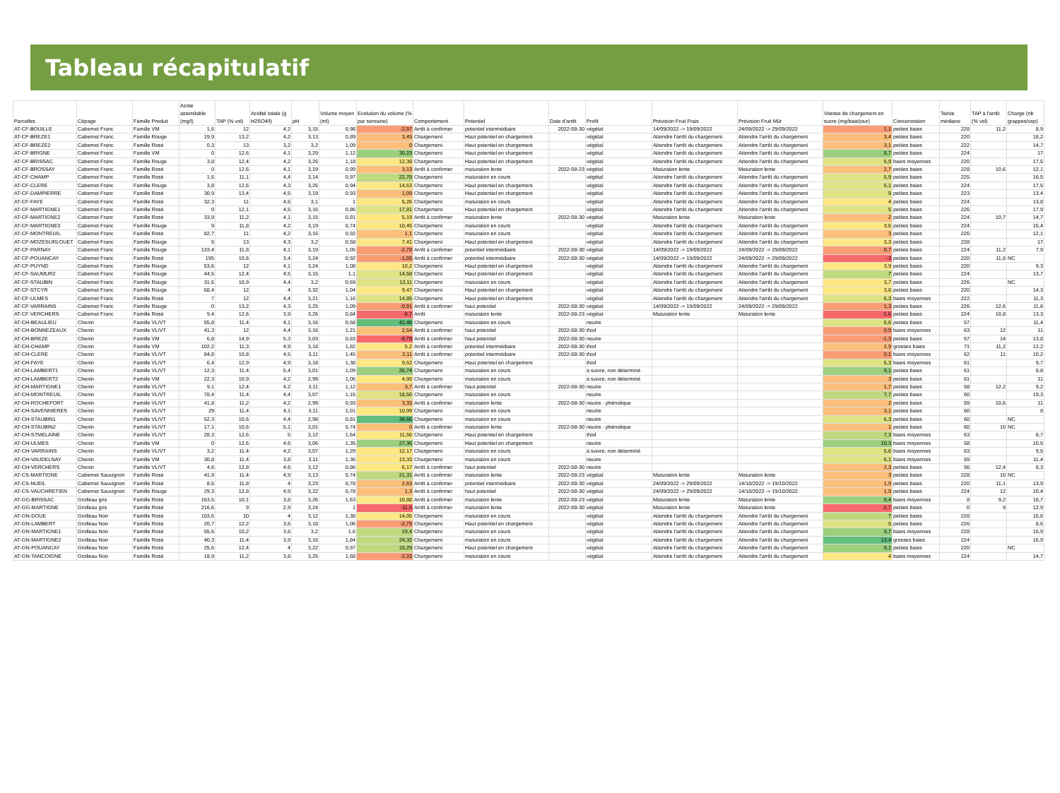Tableau récapitulatif
| Parcelles | Cépage | Famille Produit | Azote assimilable (mg/l) | TAP (% vol) | Acidité totale (g H2SO4/l) | pH | Volume moyen (ml) | Evolution du volume (% par semaine) | Comportement | Potentiel | Date d'arrêt | Profil | Prévision Fruit Frais | Prévision Fruit Mûr | Vitesse de chargement en sucre (mg/baie/jour) | Concentration | Teinte médiane | TAP à l'arrêt (% vol) | Charge (nb grappes/cep) |
| --- | --- | --- | --- | --- | --- | --- | --- | --- | --- | --- | --- | --- | --- | --- | --- | --- | --- | --- | --- |
| AT-CF-BOUILLE | Cabernet Franc | Famille VM | 1,6 | 12 | 4,2 | 3,15 | 0,98 | -2,97 | Arrêt à confirmer | potentiel intermédiaire | 2022-08-30 | végétal | 14/09/2022 -> 19/09/2022 | 24/09/2022 -> 29/09/2022 | 1,1 | petites baies | 228 | 11,2 | 8,9 |
| AT-CF-BREZE1 | Cabernet Franc | Famille Rouge | 19,9 | 13,2 | 4,2 | 3,13 | 0,89 | 3,49 | Chargement | Haut potentiel en chargement | | végétal | Attendre l'arrêt du chargement | Attendre l'arrêt du chargement | 3,4 | petites baies | 220 | | 18,2 |
| AT-CF-BREZE2 | Cabernet Franc | Famille Rosé | 0,3 | 13 | 3,2 | 3,2 | 1,09 | 0 | Chargement | Haut potentiel en chargement | | végétal | Attendre l'arrêt du chargement | Attendre l'arrêt du chargement | 3,1 | petites baies | 222 | | 14,7 |
| AT-CF-BRIGNE | Cabernet Franc | Famille VM | 0 | 12,6 | 4,1 | 3,29 | 1,12 | 30,23 | Chargement | Haut potentiel en chargement | | végétal | Attendre l'arrêt du chargement | Attendre l'arrêt du chargement | 8,7 | petites baies | 224 | | 17 |
| AT-CF-BRISSAC | Cabernet Franc | Famille Rouge | 3,8 | 12,4 | 4,2 | 3,25 | 1,18 | 12,38 | Chargement | Haut potentiel en chargement | | végétal | Attendre l'arrêt du chargement | Attendre l'arrêt du chargement | 5,9 | baies moyennes | 220 | | 17,5 |
| AT-CF-BROSSAY | Cabernet Franc | Famille Rosé | 0 | 12,6 | 4,1 | 3,19 | 0,99 | 3,13 | Arrêt à confirmer | maturation lente | 2022-08-23 | végétal | Maturation lente | Maturation lente | 2,7 | petites baies | 228 | 10,6 | 12,1 |
| AT-CF-CHAMP | Cabernet Franc | Famille Rosé | 1,6 | 11,1 | 4,4 | 3,14 | 0,97 | 22,78 | Chargement | maturation en cours | | végétal | Attendre l'arrêt du chargement | Attendre l'arrêt du chargement | 5,9 | petites baies | 225 | | 16,5 |
| AT-CF-CLERE | Cabernet Franc | Famille Rouge | 3,8 | 12,6 | 4,3 | 3,25 | 0,94 | 14,63 | Chargement | Haut potentiel en chargement | | végétal | Attendre l'arrêt du chargement | Attendre l'arrêt du chargement | 5,1 | petites baies | 224 | | 17,5 |
| AT-CF-DAMPIERRE | Cabernet Franc | Famille Rosé | 30,9 | 13,4 | 4,5 | 3,19 | 0,93 | 1,09 | Chargement | Haut potentiel en chargement | | végétal | Attendre l'arrêt du chargement | Attendre l'arrêt du chargement | 5 | petites baies | 223 | | 13,4 |
| AT-CF-FAYE | Cabernet Franc | Famille Rosé | 32,3 | 11 | 4,5 | 3,1 | 1 | 5,26 | Chargement | maturation en cours | | végétal | Attendre l'arrêt du chargement | Attendre l'arrêt du chargement | 4 | petites baies | 224 | | 13,8 |
| AT-CF-MARTIGNE1 | Cabernet Franc | Famille Rosé | 0 | 12,1 | 4,5 | 3,16 | 0,86 | 17,81 | Chargement | Haut potentiel en chargement | | végétal | Attendre l'arrêt du chargement | Attendre l'arrêt du chargement | 5 | petites baies | 226 | | 17,9 |
| AT-CF-MARTIGNE2 | Cabernet Franc | Famille Rosé | 33,9 | 11,2 | 4,1 | 3,15 | 0,81 | 5,19 | Arrêt à confirmer | maturation lente | 2022-08-30 | végétal | Maturation lente | Maturation lente | 2 | petites baies | 224 | 10,7 | 14,7 |
| AT-CF-MARTIGNE3 | Cabernet Franc | Famille Rouge | 9 | 11,8 | 4,2 | 3,19 | 0,74 | 10,45 | Chargement | maturation en cours | | végétal | Attendre l'arrêt du chargement | Attendre l'arrêt du chargement | 3,6 | petites baies | 224 | | 15,4 |
| AT-CF-MONTREUIL | Cabernet Franc | Famille Rosé | 82,7 | 11 | 4,2 | 3,16 | 0,92 | 1,1 | Chargement | maturation en cours | | végétal | Attendre l'arrêt du chargement | Attendre l'arrêt du chargement | 3 | petites baies | 226 | | 12,1 |
| AT-CF-MOZESURLOUET | Cabernet Franc | Famille Rouge | 5 | 13 | 4,3 | 3,2 | 0,58 | 7,41 | Chargement | Haut potentiel en chargement | | végétal | Attendre l'arrêt du chargement | Attendre l'arrêt du chargement | 3,3 | petites baies | 228 | | 17 |
| AT-CF-PARNAY | Cabernet Franc | Famille Rouge | 133,4 | 11,8 | 4,1 | 3,19 | 1,05 | -2,78 | Arrêt à confirmer | potentiel intermédiaire | 2022-08-30 | végétal | 14/09/2022 -> 19/09/2022 | 24/09/2022 -> 29/09/2022 | 0,7 | petites baies | 224 | 11,2 | 7,9 |
| AT-CF-POUANCAY | Cabernet Franc | Famille Rosé | 195 | 10,6 | 3,4 | 3,24 | 0,92 | -1,08 | Arrêt à confirmer | potentiel intermédiaire | 2022-08-30 | végétal | 14/09/2022 -> 19/09/2022 | 24/09/2022 -> 29/09/2022 | -3 | petites baies | 220 | 11,8 | NC |
| AT-CF-PUYND | Cabernet Franc | Famille Rouge | 53,6 | 12 | 4,1 | 3,24 | 1,08 | 10,2 | Chargement | Haut potentiel en chargement | | végétal | Attendre l'arrêt du chargement | Attendre l'arrêt du chargement | 3,9 | petites baies | 220 | | 9,3 |
| AT-CF-SAUMUR2 | Cabernet Franc | Famille Rouge | 44,5 | 12,4 | 4,5 | 3,15 | 1,1 | 14,58 | Chargement | Haut potentiel en chargement | | végétal | Attendre l'arrêt du chargement | Attendre l'arrêt du chargement | 7 | petites baies | 224 | | 13,7 |
| AT-CF-STAUBIN | Cabernet Franc | Famille Rouge | 31,6 | 10,9 | 4,4 | 3,2 | 0,69 | 13,11 | Chargement | maturation en cours | | végétal | Attendre l'arrêt du chargement | Attendre l'arrêt du chargement | 3,7 | petites baies | 226 | | NC |
| AT-CF-STCYR | Cabernet Franc | Famille Rouge | 68,4 | 12 | 4 | 3,32 | 1,04 | 9,47 | Chargement | Haut potentiel en chargement | | végétal | Attendre l'arrêt du chargement | Attendre l'arrêt du chargement | 3,6 | petites baies | 220 | | 14,3 |
| AT-CF-ULMES | Cabernet Franc | Famille Rosé | 7 | 12 | 4,4 | 3,21 | 1,16 | 14,85 | Chargement | Haut potentiel en chargement | | végétal | Attendre l'arrêt du chargement | Attendre l'arrêt du chargement | 6,3 | baies moyennes | 222 | | 11,3 |
| AT-CF-VARRAINS | Cabernet Franc | Famille Rouge | 0 | 13,2 | 4,3 | 3,25 | 1,09 | -0,91 | Arrêt à confirmer | haut potentiel | 2022-08-30 | végétal | 14/09/2022 -> 19/09/2022 | 24/09/2022 -> 29/09/2022 | 1,3 | petites baies | 226 | 12,6 | 11,6 |
| AT-CF-VERCHERS | Cabernet Franc | Famille Rosé | 9,4 | 12,6 | 3,9 | 3,26 | 0,84 | -8,7 | Arrêt | maturation lente | 2022-08-23 | végétal | Maturation lente | Maturation lente | -1,6 | petites baies | 224 | 10,8 | 13,3 |
| AT-CH-BEAULIEU | Chenin | Famille VL/VT | 55,8 | 11,4 | 4,1 | 3,16 | 0,58 | 41,46 | Chargement | maturation en cours | | neutre | | | 5,6 | petites baies | 57 | | 11,4 |
| AT-CH-BONNEZEAUX | Chenin | Famille VL/VT | 41,3 | 12 | 4,4 | 3,16 | 1,21 | 2,54 | Arrêt à confirmer | haut potentiel | 2022-08-30 | thiol | | | 0,9 | baies moyennes | 63 | 12 | 11 |
| AT-CH-BREZE | Chenin | Famille VM | 6,8 | 14,9 | 5,3 | 3,03 | 0,83 | -9,78 | Arrêt à confirmer | haut potentiel | 2022-08-30 | neutre | | | -1,3 | petites baies | 57 | 14 | 13,8 |
| AT-CH-CHAMP | Chenin | Famille VM | 102,2 | 11,3 | 4,9 | 3,18 | 1,82 | 5,2 | Arrêt à confirmer | potentiel intermédiaire | 2022-08-30 | thiol | | | 2,9 | grosses baies | 71 | 11,2 | 12,2 |
| AT-CH-CLERE | Chenin | Famille VL/VT | 84,8 | 10,8 | 4,5 | 3,11 | 1,45 | 2,11 | Arrêt à confirmer | potentiel intermédiaire | 2022-08-30 | thiol | | | 0,1 | baies moyennes | 62 | 11 | 10,2 |
| AT-CH-FAYE | Chenin | Famille VL/VT | 6,4 | 12,9 | 4,9 | 3,18 | 1,38 | 9,52 | Chargement | Haut potentiel en chargement | | thiol | | | 5,3 | baies moyennes | 61 | | 9,7 |
| AT-CH-LAMBERT1 | Chenin | Famille VL/VT | 12,3 | 11,4 | 5,4 | 3,01 | 1,09 | 26,74 | Chargement | maturation en cours | | à suivre, non déterminé | | | 9,1 | petites baies | 61 | | 8,8 |
| AT-CH-LAMBERT2 | Chenin | Famille VM | 22,3 | 10,9 | 4,2 | 2,99 | 1,06 | 4,95 | Chargement | maturation en cours | | à suivre, non déterminé | | | 3 | petites baies | 61 | | 11 |
| AT-CH-MARTIGNE1 | Chenin | Famille VL/VT | 9,1 | 12,4 | 4,2 | 3,11 | 1,12 | 3,7 | Arrêt à confirmer | haut potentiel | 2022-08-30 | neutre | | | 1,7 | petites baies | 58 | 12,2 | 9,2 |
| AT-CH-MONTREUIL | Chenin | Famille VL/VT | 78,4 | 11,4 | 4,4 | 3,07 | 1,15 | 18,56 | Chargement | maturation en cours | | neutre | | | 7,7 | petites baies | 60 | | 19,3 |
| AT-CH-ROCHEFORT | Chenin | Famille VL/VT | 41,8 | 11,2 | 4,2 | 2,99 | 0,93 | 3,33 | Arrêt à confirmer | maturation lente | 2022-08-30 | neutre - phénolique | | | 2 | petites baies | 59 | 10,6 | 11 |
| AT-CH-SAVENNIERES | Chenin | Famille VL/VT | 29 | 11,4 | 4,1 | 3,11 | 1,01 | 10,99 | Chargement | maturation en cours | | neutre | | | 3,1 | petites baies | 60 | | 8 |
| AT-CH-STAUBIN1 | Chenin | Famille VL/VT | 52,3 | 10,6 | 4,4 | 2,98 | 0,81 | 39,66 | Chargement | maturation en cours | | neutre | | | 6,3 | petites baies | 60 | | NC |
| AT-CH-STAUBIN2 | Chenin | Famille VL/VT | 17,1 | 10,6 | 5,1 | 3,01 | 0,74 | 0 | Arrêt à confirmer | maturation lente | 2022-08-30 | neutre - phénolique | | | 1 | petites baies | 60 | 10 | NC |
| AT-CH-STMELAINE | Chenin | Famille VL/VT | 28,3 | 12,6 | 5 | 3,12 | 1,64 | 11,56 | Chargement | Haut potentiel en chargement | | thiol | | | 7,3 | baies moyennes | 63 | | 8,7 |
| AT-CH-ULMES | Chenin | Famille VM | 0 | 12,6 | 4,6 | 3,06 | 1,35 | 27,36 | Chargement | Haut potentiel en chargement | | neutre | | | 10,3 | baies moyennes | 58 | | 10,5 |
| AT-CH-VARRAINS | Chenin | Famille VL/VT | 3,2 | 11,4 | 4,2 | 3,07 | 1,29 | 12,17 | Chargement | maturation en cours | | à suivre, non déterminé | | | 5,6 | baies moyennes | 63 | | 9,5 |
| AT-CH-VAUDELNAY | Chenin | Famille VM | 30,8 | 11,4 | 3,8 | 3,11 | 1,36 | 13,33 | Chargement | maturation en cours | | neutre | | | 6,1 | baies moyennes | 59 | | 11,4 |
| AT-CH-VERCHERS | Chenin | Famille VL/VT | 4,6 | 12,8 | 4,6 | 3,12 | 0,86 | 6,17 | Arrêt à confirmer | haut potentiel | 2022-08-30 | neutre | | | 2,3 | petites baies | 56 | 12,4 | 8,3 |
| AT-CS-MARTIGNE | Cabernet Sauvignon | Famille Rosé | 41,9 | 11,4 | 4,9 | 3,13 | 0,74 | 21,31 | Arrêt à confirmer | maturation lente | 2022-08-23 | végétal | Maturation lente | Maturation lente | 3 | petites baies | 228 | 10 | NC |
| AT-CS-NUEIL | Cabernet Sauvignon | Famille Rosé | 8,5 | 11,8 | 4 | 3,23 | 0,78 | 2,63 | Arrêt à confirmer | potentiel intermédiaire | 2022-08-30 | végétal | 24/09/2022 -> 29/09/2022 | 14/10/2022 -> 19/10/2022 | 1,9 | petites baies | 220 | 11,1 | 13,9 |
| AT-CS-VAUCHRETIEN | Cabernet Sauvignon | Famille Rouge | 29,3 | 12,8 | 4,9 | 3,22 | 0,78 | 1,3 | Arrêt à confirmer | haut potentiel | 2022-08-30 | végétal | 24/09/2022 -> 29/09/2022 | 14/10/2022 -> 19/10/2022 | 1,9 | petites baies | 224 | 12 | 10,4 |
| AT-GG-BRISSAC | Grolleau gris | Famille Rosé | 163,5 | 10,1 | 3,8 | 3,26 | 1,63 | 10,88 | Arrêt à confirmer | maturation lente | 2022-08-23 | végétal | Maturation lente | Maturation lente | 8,4 | baies moyennes | 8 | 9,2 | 18,7 |
| AT-GG-MARTIGNE | Grolleau gris | Famille Rosé | 216,6 | 9 | 2,9 | 3,24 | 1 | -11,5 | Arrêt à confirmer | maturation lente | 2022-08-30 | végétal | Maturation lente | Maturation lente | -2,7 | petites baies | 0 | 9 | 12,9 |
| AT-GN-DOUE | Grolleau Noir | Famille Rosé | 103,6 | 10 | 4 | 3,12 | 1,38 | 14,05 | Chargement | maturation en cours | | végétal | Attendre l'arrêt du chargement | Attendre l'arrêt du chargement | 7 | petites baies | 228 | | 15,6 |
| AT-GN-LAMBERT | Grolleau Noir | Famille Rosé | 20,7 | 12,2 | 3,6 | 3,18 | 1,06 | -2,75 | Chargement | Haut potentiel en chargement | | végétal | Attendre l'arrêt du chargement | Attendre l'arrêt du chargement | 5 | petites baies | 226 | | 8,6 |
| AT-GN-MARTIGNE1 | Grolleau Noir | Famille Rosé | 55,5 | 10,2 | 3,6 | 3,2 | 1,6 | 19,4 | Chargement | maturation en cours | | végétal | Attendre l'arrêt du chargement | Attendre l'arrêt du chargement | 9,7 | baies moyennes | 228 | | 15,9 |
| AT-GN-MARTIGNE2 | Grolleau Noir | Famille Rosé | 40,3 | 11,4 | 3,9 | 3,16 | 1,84 | 24,32 | Chargement | maturation en cours | | végétal | Attendre l'arrêt du chargement | Attendre l'arrêt du chargement | 13,4 | grosses baies | 224 | | 16,9 |
| AT-GN-POUANCAY | Grolleau Noir | Famille Rosé | 25,6 | 12,4 | 4 | 3,22 | 0,97 | 18,29 | Chargement | Haut potentiel en chargement | | végétal | Attendre l'arrêt du chargement | Attendre l'arrêt du chargement | 9,1 | petites baies | 220 | | NC |
| AT-GN-TANCOIGNE | Grolleau Noir | Famille Rosé | 18,9 | 11,2 | 3,8 | 3,25 | 1,68 | -2,33 | Chargement | maturation en cours | | végétal | Attendre l'arrêt du chargement | Attendre l'arrêt du chargement | 4 | baies moyennes | 224 | | 14,7 |